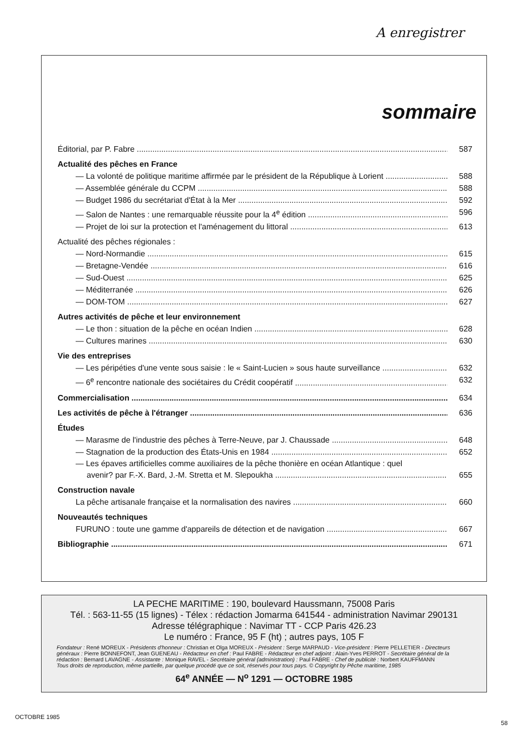A enregistrer
sommaire
Éditorial, par P. Fabre 587
Actualité des pêches en France
— La volonté de politique maritime affirmée par le président de la République à Lorient 588
— Assemblée générale du CCPM 588
— Budget 1986 du secrétariat d'État à la Mer 592
— Salon de Nantes : une remarquable réussite pour la 4<sup>e</sup> édition 596
— Projet de loi sur la protection et l'aménagement du littoral 613
Actualité des pêches régionales :
— Nord-Normandie 615
— Bretagne-Vendée 616
— Sud-Ouest 625
— Méditerranée 626
— DOM-TOM 627
Autres activités de pêche et leur environnement
— Le thon : situation de la pêche en océan Indien 628
— Cultures marines 630
Vie des entreprises
— Les péripéties d'une vente sous saisie : le « Saint-Lucien » sous haute surveillance 632
— 6<sup>e</sup> rencontre nationale des sociétaires du Crédit coopératif 632
Commercialisation 634
Les activités de pêche à l'étranger 636
Études
— Marasme de l'industrie des pêches à Terre-Neuve, par J. Chaussade 648
— Stagnation de la production des États-Unis en 1984 652
— Les épaves artificielles comme auxiliaires de la pêche thonière en océan Atlantique : quel
avenir? par F.-X. Bard, J.-M. Stretta et M. Slepoukha 655
Construction navale
La pêche artisanale française et la normalisation des navires 660
Nouveautés techniques
FURUNO : toute une gamme d'appareils de détection et de navigation 667
Bibliographie 671
LA PECHE MARITIME : 190, boulevard Haussmann, 75008 Paris
Tél. : 563-11-55 (15 lignes) - Télex : rédaction Jomarma 641544 - administration Navimar 290131
Adresse télégraphique : Navimar TT - CCP Paris 426.23
Le numéro : France, 95 F (ht) ; autres pays, 105 F
Fondateur : René MOREUX - Présidents d'honneur : Christian et Olga MOREUX - Président : Serge MARPAUD - Vice-président : Pierre PELLETIER - Directeurs généraux : Pierre BONNEFONT, Jean GUENEAU - Rédacteur en chef : Paul FABRE - Rédacteur en chef adjoint : Alain-Yves PERROT - Secrétaire général de la rédaction : Bernard LAVAGNE - Assistante : Monique RAVEL - Secrétaire général (administration) : Paul FABRE - Chef de publicité : Norbert KAUFFMANN
Tous droits de reproduction, même partielle, par quelque procédé que ce soit, réservés pour tous pays. © Copyright by Pêche maritime, 1985
64<sup>e</sup> ANNÉE — N<sup>o</sup> 1291 — OCTOBRE 1985
OCTOBRE 1985
58